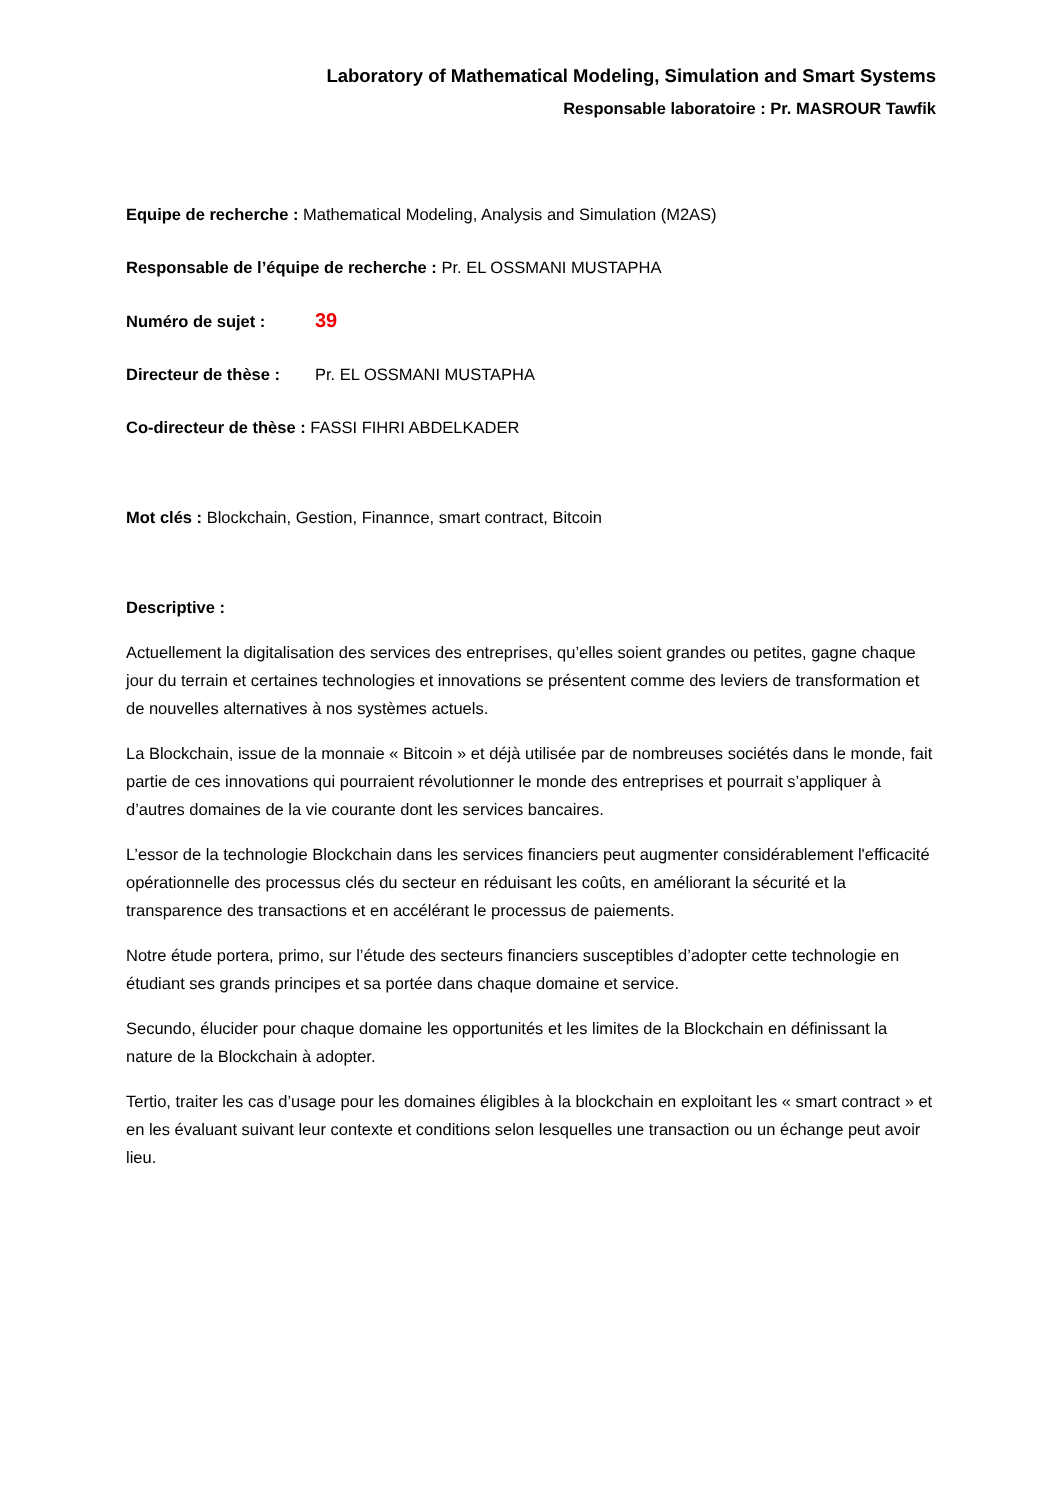Laboratory of Mathematical Modeling, Simulation and Smart Systems
Responsable laboratoire : Pr. MASROUR Tawfik
Equipe de recherche : Mathematical Modeling, Analysis and Simulation (M2AS)
Responsable de l’équipe de recherche : Pr. EL OSSMANI MUSTAPHA
Numéro de sujet : 39
Directeur de thèse : Pr. EL OSSMANI MUSTAPHA
Co-directeur de thèse : FASSI FIHRI ABDELKADER
Mot clés : Blockchain, Gestion, Finannce, smart contract, Bitcoin
Descriptive :
Actuellement la digitalisation des services des entreprises, qu’elles soient grandes ou petites, gagne chaque jour du terrain et certaines technologies et innovations se présentent comme des leviers de transformation et de nouvelles alternatives à nos systèmes actuels.
La Blockchain, issue de la monnaie « Bitcoin » et déjà utilisée par de nombreuses sociétés dans le monde, fait partie de ces innovations qui pourraient révolutionner le monde des entreprises et pourrait s’appliquer à d’autres domaines de la vie courante dont les services bancaires.
L’essor de la technologie Blockchain dans les services financiers peut augmenter considérablement l'efficacité opérationnelle des processus clés du secteur en réduisant les coûts, en améliorant la sécurité et la transparence des transactions et en accélérant le processus de paiements.
Notre étude portera, primo, sur l’étude des secteurs financiers susceptibles d’adopter cette technologie en étudiant ses grands principes et sa portée dans chaque domaine et service.
Secundo, élucider pour chaque domaine les opportunités et les limites de la Blockchain en définissant la nature de la Blockchain à adopter.
Tertio, traiter les cas d’usage pour les domaines éligibles à la blockchain en exploitant les « smart contract » et en les évaluant suivant leur contexte et conditions selon lesquelles une transaction ou un échange peut avoir lieu.